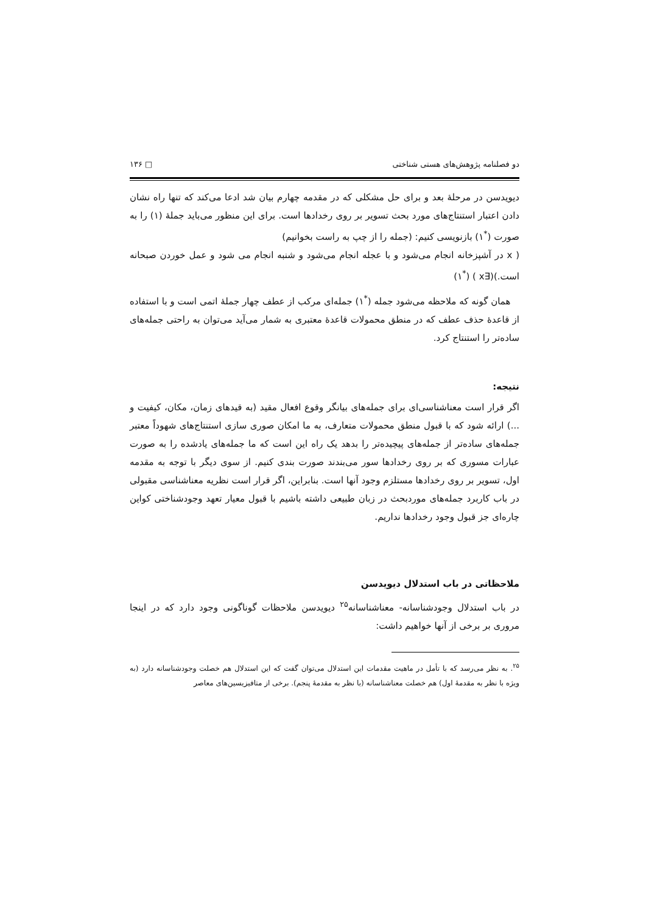دو فصلنامه پژوهش‌های هستی شناختی □ ۱۳۶
دیویدسن در مرحلۀ بعد و برای حل مشکلی که در مقدمه چهارم بیان شد ادعا می‌کند که تنها راه نشان دادن اعتبار استنتاج‌های مورد بحث تسویر بر روی رخدادها است. برای این منظور می‌باید جملۀ (۱) را به صورت (<sup>*</sup>۱) بازنویسی کنیم: (جمله را از چپ به راست بخوانیم)
( x در آشپزخانه انجام می‌شود و با عجله انجام می‌شود و شنبه انجام می شود و عمل خوردن صبحانه است.)(∃x ) (<sup>*</sup>۱)
همان گونه که ملاحظه می‌شود جمله (<sup>*</sup>۱) جمله‌ای مرکب از عطف چهار جملۀ اتمی است و با استفاده از قاعدۀ حذف عطف که در منطق محمولات قاعدۀ معتبری به شمار می‌آید می‌توان به راحتی جمله‌های ساده‌تر را استنتاج کرد.
نتیجه:
اگر قرار است معناشناسی‌ای برای جمله‌های بیانگر وقوع افعال مقید (به قیدهای زمان، مکان، کیفیت و ...) ارائه شود که با قبول منطق محمولات متعارف، به ما امکان صوری سازی استنتاج‌های شهوداً معتبر جمله‌های ساده‌تر از جمله‌های پیچیده‌تر را بدهد یک راه این است که ما جمله‌های یادشده را به صورت عبارات مسوری که بر روی رخدادها سور می‌بندند صورت بندی کنیم. از سوی دیگر با توجه به مقدمه اول، تسویر بر روی رخدادها مستلزم وجود آنها است. بنابراین، اگر قرار است نظریه معناشناسی مقبولی در باب کاربرد جمله‌های موردبحث در زبان طبیعی داشته باشیم با قبول معیار تعهد وجودشناختی کواین چاره‌ای جز قبول وجود رخدادها نداریم.
ملاحظاتی در باب استدلال دیویدسن
در باب استدلال وجودشناسانه- معناشناسانه<sup>۲۵</sup> دیویدسن ملاحظات گوناگونی وجود دارد که در اینجا مروری بر برخی از آنها خواهیم داشت:
<sup>۲۵</sup>. به نظر می‌رسد که با تأمل در ماهیت مقدمات این استدلال می‌توان گفت که این استدلال هم خصلت وجودشناسانه دارد (به ویژه با نظر به مقدمۀ اول) هم خصلت معناشناسانه (با نظر به مقدمۀ پنجم). برخی از متافیزیسین‌های معاصر